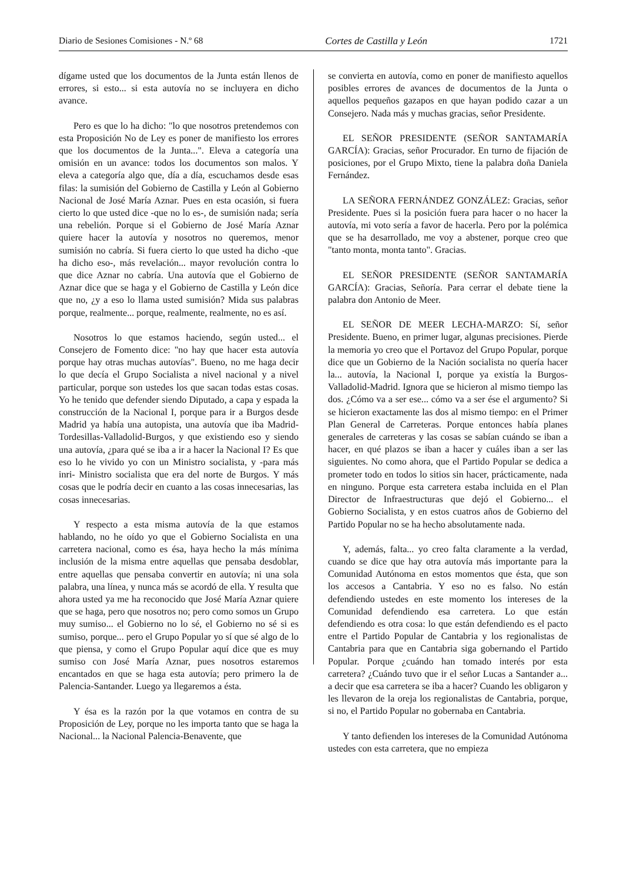Diario de Sesiones Comisiones - N.º 68 Cortes de Castilla y León 1721
dígame usted que los documentos de la Junta están llenos de errores, si esto... si esta autovía no se incluyera en dicho avance.
Pero es que lo ha dicho: "lo que nosotros pretendemos con esta Proposición No de Ley es poner de manifiesto los errores que los documentos de la Junta...". Eleva a categoría una omisión en un avance: todos los documentos son malos. Y eleva a categoría algo que, día a día, escuchamos desde esas filas: la sumisión del Gobierno de Castilla y León al Gobierno Nacional de José María Aznar. Pues en esta ocasión, si fuera cierto lo que usted dice -que no lo es-, de sumisión nada; sería una rebelión. Porque si el Gobierno de José María Aznar quiere hacer la autovía y nosotros no queremos, menor sumisión no cabría. Si fuera cierto lo que usted ha dicho -que ha dicho eso-, más revelación... mayor revolución contra lo que dice Aznar no cabría. Una autovía que el Gobierno de Aznar dice que se haga y el Gobierno de Castilla y León dice que no, ¿y a eso lo llama usted sumisión? Mida sus palabras porque, realmente... porque, realmente, realmente, no es así.
Nosotros lo que estamos haciendo, según usted... el Consejero de Fomento dice: "no hay que hacer esta autovía porque hay otras muchas autovías". Bueno, no me haga decir lo que decía el Grupo Socialista a nivel nacional y a nivel particular, porque son ustedes los que sacan todas estas cosas. Yo he tenido que defender siendo Diputado, a capa y espada la construcción de la Nacional I, porque para ir a Burgos desde Madrid ya había una autopista, una autovía que iba Madrid-Tordesillas-Valladolid-Burgos, y que existiendo eso y siendo una autovía, ¿para qué se iba a ir a hacer la Nacional I? Es que eso lo he vivido yo con un Ministro socialista, y -para más inri- Ministro socialista que era del norte de Burgos. Y más cosas que le podría decir en cuanto a las cosas innecesarias, las cosas innecesarias.
Y respecto a esta misma autovía de la que estamos hablando, no he oído yo que el Gobierno Socialista en una carretera nacional, como es ésa, haya hecho la más mínima inclusión de la misma entre aquellas que pensaba desdoblar, entre aquellas que pensaba convertir en autovía; ni una sola palabra, una línea, y nunca más se acordó de ella. Y resulta que ahora usted ya me ha reconocido que José María Aznar quiere que se haga, pero que nosotros no; pero como somos un Grupo muy sumiso... el Gobierno no lo sé, el Gobierno no sé si es sumiso, porque... pero el Grupo Popular yo sí que sé algo de lo que piensa, y como el Grupo Popular aquí dice que es muy sumiso con José María Aznar, pues nosotros estaremos encantados en que se haga esta autovía; pero primero la de Palencia-Santander. Luego ya llegaremos a ésta.
Y ésa es la razón por la que votamos en contra de su Proposición de Ley, porque no les importa tanto que se haga la Nacional... la Nacional Palencia-Benavente, que
se convierta en autovía, como en poner de manifiesto aquellos posibles errores de avances de documentos de la Junta o aquellos pequeños gazapos en que hayan podido cazar a un Consejero. Nada más y muchas gracias, señor Presidente.
EL SEÑOR PRESIDENTE (SEÑOR SANTAMARÍA GARCÍA): Gracias, señor Procurador. En turno de fijación de posiciones, por el Grupo Mixto, tiene la palabra doña Daniela Fernández.
LA SEÑORA FERNÁNDEZ GONZÁLEZ: Gracias, señor Presidente. Pues si la posición fuera para hacer o no hacer la autovía, mi voto sería a favor de hacerla. Pero por la polémica que se ha desarrollado, me voy a abstener, porque creo que "tanto monta, monta tanto". Gracias.
EL SEÑOR PRESIDENTE (SEÑOR SANTAMARÍA GARCÍA): Gracias, Señoría. Para cerrar el debate tiene la palabra don Antonio de Meer.
EL SEÑOR DE MEER LECHA-MARZO: Sí, señor Presidente. Bueno, en primer lugar, algunas precisiones. Pierde la memoria yo creo que el Portavoz del Grupo Popular, porque dice que un Gobierno de la Nación socialista no quería hacer la... autovía, la Nacional I, porque ya existía la Burgos-Valladolid-Madrid. Ignora que se hicieron al mismo tiempo las dos. ¿Cómo va a ser ese... cómo va a ser ése el argumento? Si se hicieron exactamente las dos al mismo tiempo: en el Primer Plan General de Carreteras. Porque entonces había planes generales de carreteras y las cosas se sabían cuándo se iban a hacer, en qué plazos se iban a hacer y cuáles iban a ser las siguientes. No como ahora, que el Partido Popular se dedica a prometer todo en todos lo sitios sin hacer, prácticamente, nada en ninguno. Porque esta carretera estaba incluida en el Plan Director de Infraestructuras que dejó el Gobierno... el Gobierno Socialista, y en estos cuatros años de Gobierno del Partido Popular no se ha hecho absolutamente nada.
Y, además, falta... yo creo falta claramente a la verdad, cuando se dice que hay otra autovía más importante para la Comunidad Autónoma en estos momentos que ésta, que son los accesos a Cantabria. Y eso no es falso. No están defendiendo ustedes en este momento los intereses de la Comunidad defendiendo esa carretera. Lo que están defendiendo es otra cosa: lo que están defendiendo es el pacto entre el Partido Popular de Cantabria y los regionalistas de Cantabria para que en Cantabria siga gobernando el Partido Popular. Porque ¿cuándo han tomado interés por esta carretera? ¿Cuándo tuvo que ir el señor Lucas a Santander a... a decir que esa carretera se iba a hacer? Cuando les obligaron y les llevaron de la oreja los regionalistas de Cantabria, porque, si no, el Partido Popular no gobernaba en Cantabria.
Y tanto defienden los intereses de la Comunidad Autónoma ustedes con esta carretera, que no empieza